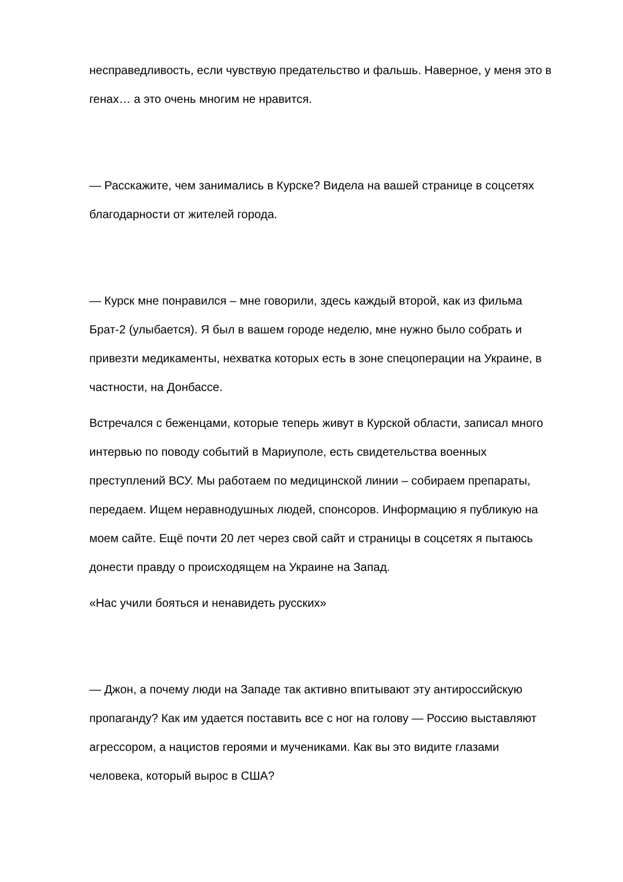несправедливость, если чувствую предательство и фальшь. Наверное, у меня это в генах… а это очень многим не нравится.
— Расскажите, чем занимались в Курске? Видела на вашей странице в соцсетях благодарности от жителей города.
— Курск мне понравился – мне говорили, здесь каждый второй, как из фильма Брат-2 (улыбается). Я был в вашем городе неделю, мне нужно было собрать и привезти медикаменты, нехватка которых есть в зоне спецоперации на Украине, в частности, на Донбассе.
Встречался с беженцами, которые теперь живут в Курской области, записал много интервью по поводу событий в Мариуполе, есть свидетельства военных преступлений ВСУ. Мы работаем по медицинской линии – собираем препараты, передаем. Ищем неравнодушных людей, спонсоров. Информацию я публикую на моем сайте. Ещё почти 20 лет через свой сайт и страницы в соцсетях я пытаюсь донести правду о происходящем на Украине на Запад.
«Нас учили бояться и ненавидеть русских»
— Джон, а почему люди на Западе так активно впитывают эту антироссийскую пропаганду? Как им удается поставить все с ног на голову — Россию выставляют агрессором, а нацистов героями и мучениками. Как вы это видите глазами человека, который вырос в США?